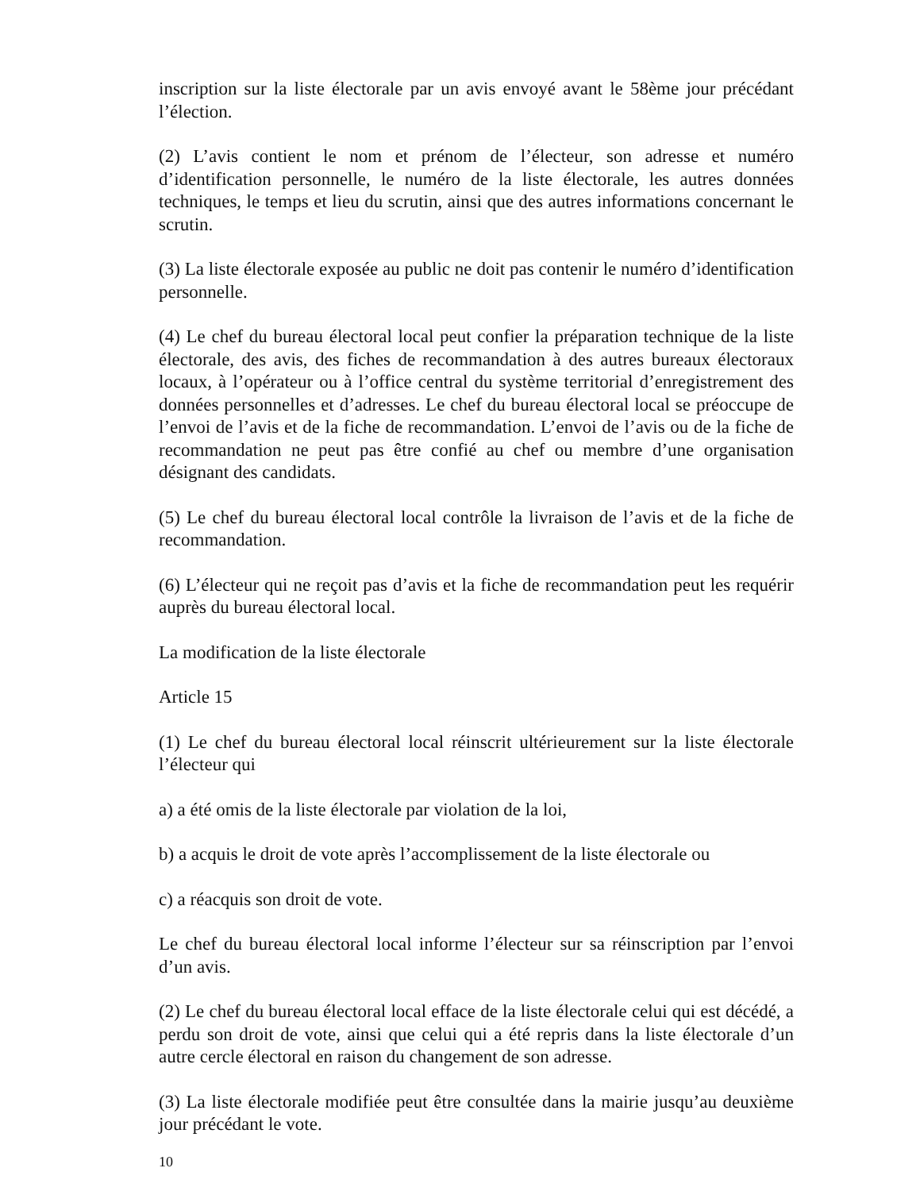inscription sur la liste électorale par un avis envoyé avant le 58ème jour précédant l’élection.
(2) L’avis contient le nom et prénom de l’électeur, son adresse et numéro d’identification personnelle, le numéro de la liste électorale, les autres données techniques, le temps et lieu du scrutin, ainsi que des autres informations concernant le scrutin.
(3) La liste électorale exposée au public ne doit pas contenir le numéro d’identification personnelle.
(4) Le chef du bureau électoral local peut confier la préparation technique de la liste électorale, des avis, des fiches de recommandation à des autres bureaux électoraux locaux, à l’opérateur ou à l’office central du système territorial d’enregistrement des données personnelles et d’adresses. Le chef du bureau électoral local se préoccupe de l’envoi de l’avis et de la fiche de recommandation. L’envoi de l’avis ou de la fiche de recommandation ne peut pas être confié au chef ou membre d’une organisation désignant des candidats.
(5) Le chef du bureau électoral local contrôle la livraison de l’avis et de la fiche de recommandation.
(6) L’électeur qui ne reçoit pas d’avis et la fiche de recommandation peut les requérir auprès du bureau électoral local.
La modification de la liste électorale
Article 15
(1) Le chef du bureau électoral local réinscrit ultérieurement sur la liste électorale l’électeur qui
a) a été omis de la liste électorale par violation de la loi,
b) a acquis le droit de vote après l’accomplissement de la liste électorale ou
c) a réacquis son droit de vote.
Le chef du bureau électoral local informe l’électeur sur sa réinscription par l’envoi d’un avis.
(2) Le chef du bureau électoral local efface de la liste électorale celui qui est décédé, a perdu son droit de vote, ainsi que celui qui a été repris dans la liste électorale d’un autre cercle électoral en raison du changement de son adresse.
(3) La liste électorale modifiée peut être consultée dans la mairie jusqu’au deuxième jour précédant le vote.
10